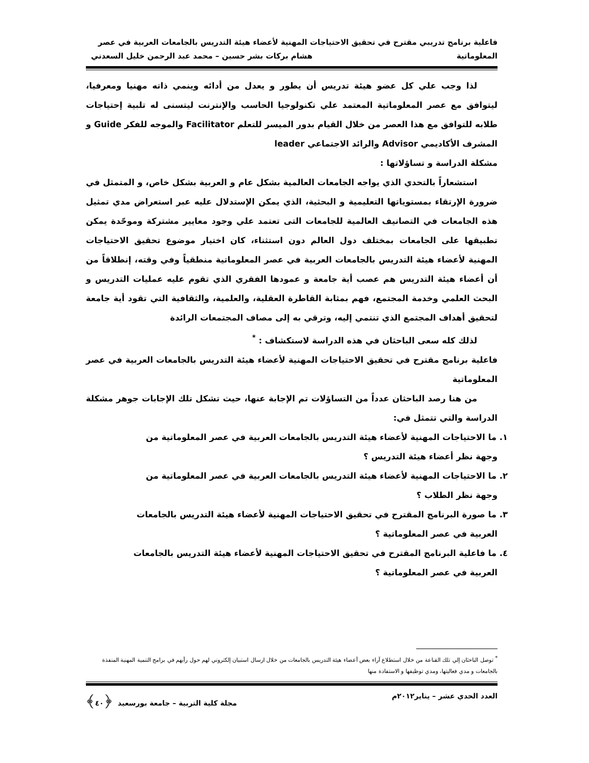فاعلية برنامج تدريبي مقترح في تحقيق الاحتياجات المهنية لأعضاء هيئة التدريس بالجامعات العربية في عصر
المعلوماتية هشام بركات بشر حسين – محمد عبد الرحمن خليل السعدني
لذا وجب علي كل عضو هيئة تدريس أن يطور و يعدل من أدائه وينمي ذاته مهنيا ومعرفيا، ليتوافق مع عصر المعلوماتية المعتمد علي تكنولوجيا الحاسب والإنترنت ليتسنى له تلبية إحتياجات طلابه للتوافق مع هذا العصر من خلال القيام بدور الميسر للتعلم Facilitator والموجه للفكر Guide و المشرف الأكاديمي Advisor والرائد الاجتماعي leader
مشكلة الدراسة و تساؤلاتها :
استشعاراً بالتحدي الذي يواجه الجامعات العالمية بشكل عام و العربية بشكل خاص، و المتمثل في ضرورة الإرتقاء بمستوياتها التعليمية و البحثية، الذي يمكن الإستدلال عليه عبر استعراض مدي تمثيل هذه الجامعات في التصانيف العالمية للجامعات التى تعتمد علي وجود معايير مشتركة وموحّدة يمكن تطبيقها على الجامعات بمختلف دول العالم دون استثناء، كان اختيار موضوع تحقيق الاحتياجات المهنية لأعضاء هيئة التدريس بالجامعات العربية في عصر المعلوماتية منطقياً وفي وقته، إنطلاقاً من أن أعضاء هيئة التدريس هم عصب أية جامعة و عمودها الفقري الذي تقوم عليه عمليات التدريس و البحث العلمي وخدمة المجتمع، فهم بمثابة القاطرة العقلية، والعلمية، والثقافية التي تقود أية جامعة لتحقيق أهداف المجتمع الذي تنتمي إليه، وترقي به إلى مصاف المجتمعات الرائدة
لذلك كله سعى الباحثان في هذه الدراسة لاستكشاف : <sup>*</sup>
فاعلية برنامج مقترح في تحقيق الاحتياجات المهنية لأعضاء هيئة التدريس بالجامعات العربية في عصر المعلوماتية
من هنا رصد الباحثان عدداً من التساؤلات تم الإجابة عنها، حيث تشكل تلك الإجابات جوهر مشكلة الدراسة والتي تتمثل في:
١. ما الاحتياجات المهنية لأعضاء هيئة التدريس بالجامعات العربية في عصر المعلوماتية من
وجهة نظر أعضاء هيئة التدريس ؟
٢. ما الاحتياجات المهنية لأعضاء هيئة التدريس بالجامعات العربية في عصر المعلوماتية من
وجهة نظر الطلاب ؟
٣. ما صورة البرنامج المقترح في تحقيق الاحتياجات المهنية لأعضاء هيئة التدريس بالجامعات
العربية في عصر المعلوماتية ؟
٤. ما فاعلية البرنامج المقترح في تحقيق الاحتياجات المهنية لأعضاء هيئة التدريس بالجامعات
العربية في عصر المعلوماتية ؟
<sup>*</sup> توصل الباحثان إلي تلك القناعة من خلال استطلاع آراء بعض أعضاء هيئة التدريس بالجامعات من خلال ارسال استبيان إلكتروني لهم حول رأيهم في برامج التنمية المهنية المنفذة بالجامعات و مدي فعاليتها، ومدي توظيفها و الاستفادة منها
العدد الحدي عشر – يناير٢٠١٢م مجلة كلية التربية – جامعة بورسعيد ﴿٤٠﴾